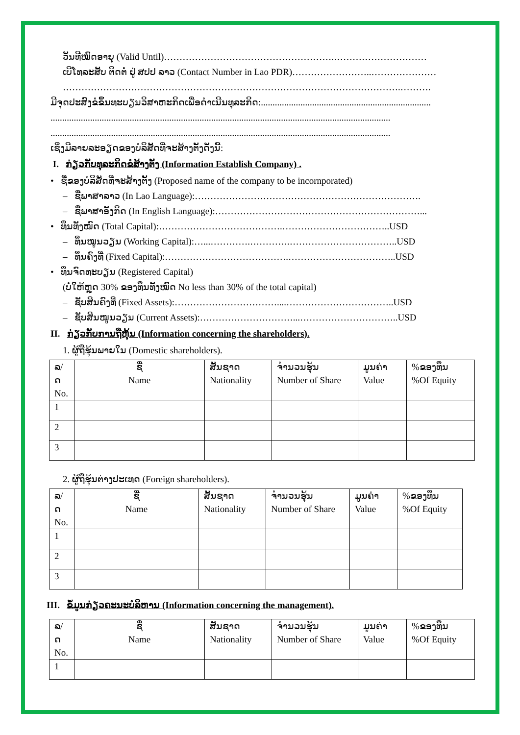ວັນທີໝົດອາຍຸ (Valid Until)……………………………………………….…………………………
ເບີໂທລະສັບ ຕິດຕໍ່ ຢູ່ ສປປ ລາວ (Contact Number in Lao PDR)……………………..…………………
……………………………………………………………………………………………….……….
ມີຈຸດປະສົງຂໍຂຶ້ນທະບຽນວິສາຫະກິດເພື່ອດຳເນີນທຸລະກິດ:.........................................................................
..................................................................................................................................................
..................................................................................................................................................
ເຊິ່ງມີລາຍລະອຽດຂອງບໍລິສັດທີ່ຈະສ້າງຕັ້ງດັ່ງນີ້:
I. ກ່ຽວກັບທຸລະກິດຂໍສ້າງຕັ້ງ (Information Establish Company) .
• ຊື່ຂອງບໍລິສັດທີ່ຈະສ້າງຕັ້ງ (Proposed name of the company to be incornporated)
– ຊື່ພາສາລາວ (In Lao Language):……………………………………………………………….
– ຊື່ພາສາອັງກິດ (In English Language):…………………………………………………………...
• ທຶນທັງໝົດ (Total Capital):………………………………….……………………………..USD
– ທຶນໝູນວຽນ (Working Capital):…...………….………….……………………………..USD
– ທຶນຄົງທີ່ (Fixed Capital):………………………………….……………………………..USD
• ທຶນຈົດທະບຽນ (Registered Capital)
(ບໍ່ໃຫ້ຫຼຸດ 30% ຂອງທຶນທັງໝົດ No less than 30% of the total capital)
– ຊັບສິນຄົງທີ່ (Fixed Assets):……………………………....……………………………..USD
– ຊັບສິນໝູນວຽນ (Current Assets):…………………………...…………………………..USD
II. ກ່ຽວກັບການຖືຫຸ້ນ (Information concerning the shareholders).
1. ຜູ້ຖືຮຸ້ນພາຍໃນ (Domestic shareholders).
| ລ/ດ No. | ຊື່ Name | ສັນຊາດ Nationality | ຈຳນວນຮຸ້ນ Number of Share | ມູນຄ່າ Value | %ຂອງທຶນ %Of Equity |
| --- | --- | --- | --- | --- | --- |
| 1 | | | | | |
| 2 | | | | | |
| 3 | | | | | |
2. ຜູ້ຖືຮຸ້ນຕ່າງປະເທດ (Foreign shareholders).
| ລ/ດ No. | ຊື່ Name | ສັນຊາດ Nationality | ຈຳນວນຮຸ້ນ Number of Share | ມູນຄ່າ Value | %ຂອງທຶນ %Of Equity |
| --- | --- | --- | --- | --- | --- |
| 1 | | | | | |
| 2 | | | | | |
| 3 | | | | | |
III. ຂໍ້ມູນກ່ຽວຄະນະບໍລິຫານ (Information concerning the management).
| ລ/ດ No. | ຊື່ Name | ສັນຊາດ Nationality | ຈຳນວນຮຸ້ນ Number of Share | ມູນຄ່າ Value | %ຂອງທຶນ %Of Equity |
| --- | --- | --- | --- | --- | --- |
| 1 | | | | | |